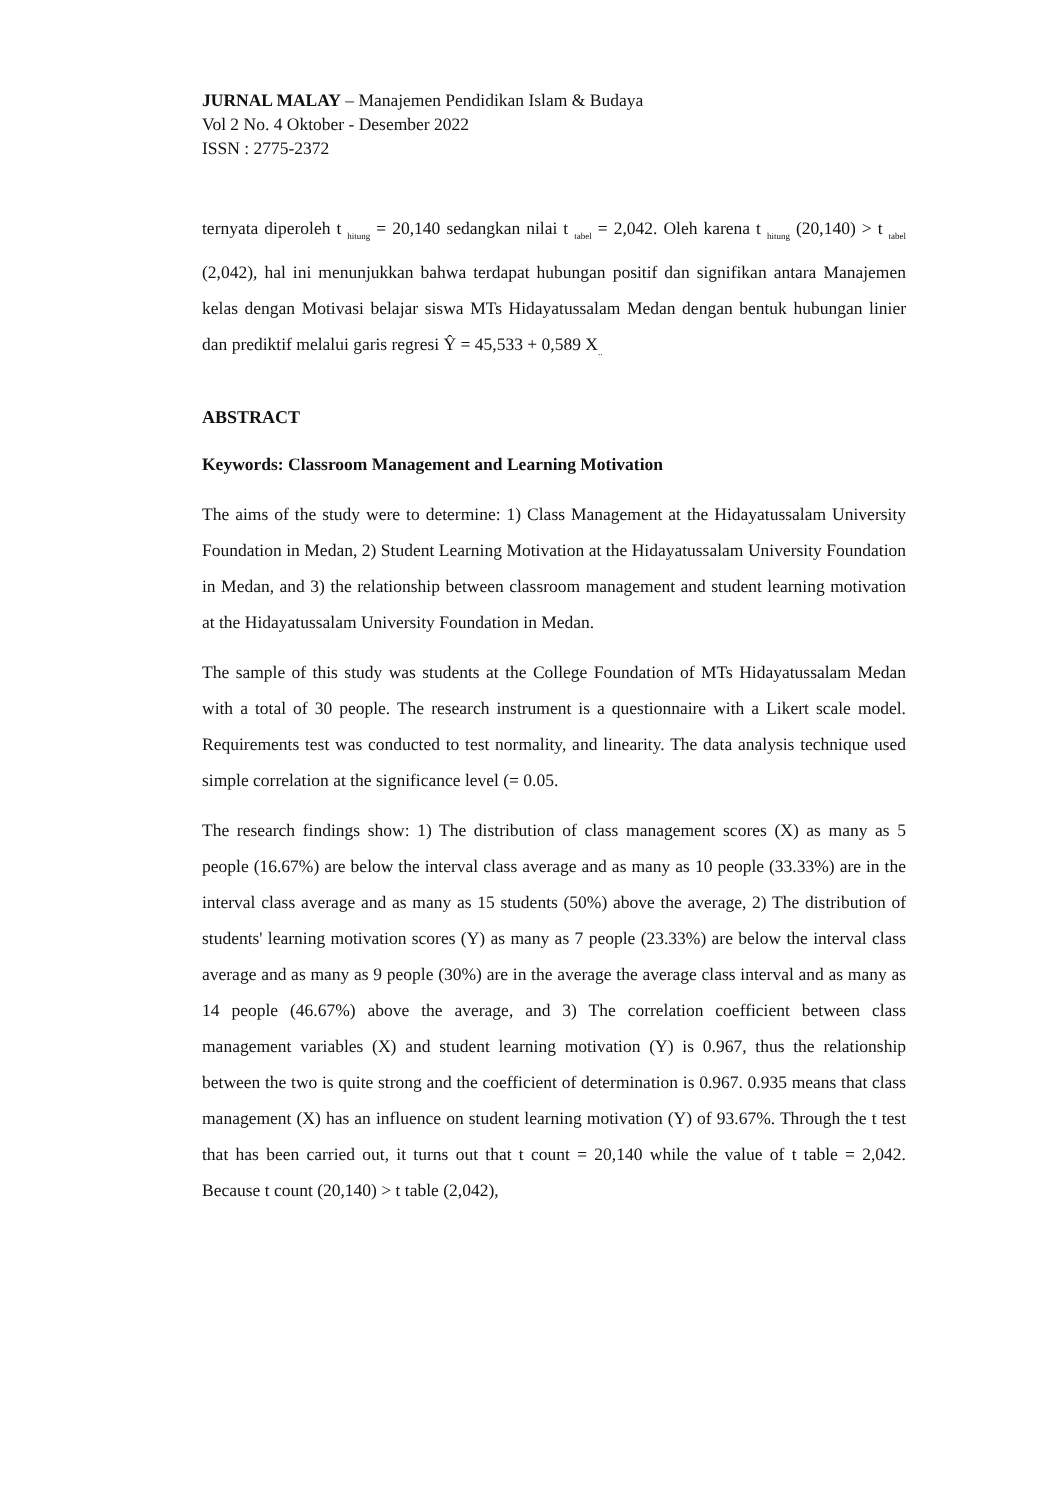JURNAL MALAY – Manajemen Pendidikan Islam & Budaya
Vol 2 No. 4 Oktober - Desember 2022
ISSN : 2775-2372
ternyata diperoleh t <sub>hitung</sub> = 20,140 sedangkan nilai t <sub>tabel</sub> = 2,042. Oleh karena t <sub>hitung</sub> (20,140) > t <sub>tabel</sub> (2,042), hal ini menunjukkan bahwa terdapat hubungan positif dan signifikan antara Manajemen kelas dengan Motivasi belajar siswa MTs Hidayatussalam Medan dengan bentuk hubungan linier dan prediktif melalui garis regresi Ŷ = 45,533 + 0,589 X<sub>..</sub>
ABSTRACT
Keywords: Classroom Management and Learning Motivation
The aims of the study were to determine: 1) Class Management at the Hidayatussalam University Foundation in Medan, 2) Student Learning Motivation at the Hidayatussalam University Foundation in Medan, and 3) the relationship between classroom management and student learning motivation at the Hidayatussalam University Foundation in Medan.
The sample of this study was students at the College Foundation of MTs Hidayatussalam Medan with a total of 30 people. The research instrument is a questionnaire with a Likert scale model. Requirements test was conducted to test normality, and linearity. The data analysis technique used simple correlation at the significance level (= 0.05.
The research findings show: 1) The distribution of class management scores (X) as many as 5 people (16.67%) are below the interval class average and as many as 10 people (33.33%) are in the interval class average and as many as 15 students (50%) above the average, 2) The distribution of students' learning motivation scores (Y) as many as 7 people (23.33%) are below the interval class average and as many as 9 people (30%) are in the average the average class interval and as many as 14 people (46.67%) above the average, and 3) The correlation coefficient between class management variables (X) and student learning motivation (Y) is 0.967, thus the relationship between the two is quite strong and the coefficient of determination is 0.967. 0.935 means that class management (X) has an influence on student learning motivation (Y) of 93.67%. Through the t test that has been carried out, it turns out that t count = 20,140 while the value of t table = 2,042. Because t count (20,140) > t table (2,042),